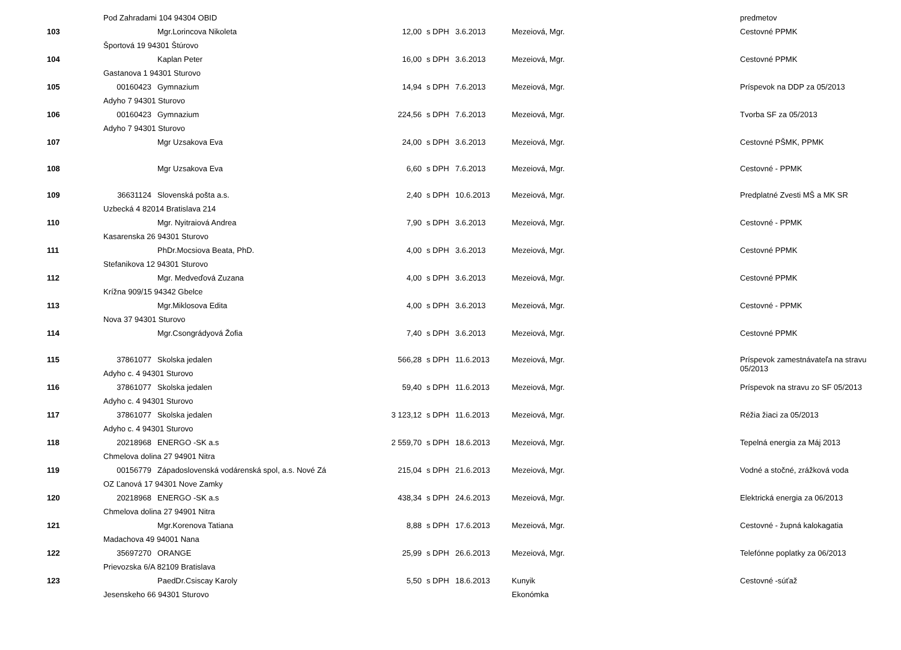| | Pod Zahradami 104 94304 OBID | | | | | | predmetov |
| 103 | | Mgr.Lorincova Nikoleta | 12,00 | s DPH | 3.6.2013 | Mezeiová, Mgr. | Cestovné PPMK |
| | Športová 19 94301 Štúrovo | | | | | | |
| 104 | | Kaplan Peter | 16,00 | s DPH | 3.6.2013 | Mezeiová, Mgr. | Cestovné PPMK |
| | Gastanova 1 94301 Sturovo | | | | | | |
| 105 | 00160423 | Gymnazium | 14,94 | s DPH | 7.6.2013 | Mezeiová, Mgr. | Príspevok na DDP za 05/2013 |
| | Adyho 7 94301 Sturovo | | | | | | |
| 106 | 00160423 | Gymnazium | 224,56 | s DPH | 7.6.2013 | Mezeiová, Mgr. | Tvorba SF za 05/2013 |
| | Adyho 7 94301 Sturovo | | | | | | |
| 107 | | Mgr Uzsakova Eva | 24,00 | s DPH | 3.6.2013 | Mezeiová, Mgr. | Cestovné PŠMK, PPMK |
| 108 | | Mgr Uzsakova Eva | 6,60 | s DPH | 7.6.2013 | Mezeiová, Mgr. | Cestovné - PPMK |
| 109 | 36631124 | Slovenská pošta a.s. | 2,40 | s DPH | 10.6.2013 | Mezeiová, Mgr. | Predplatné Zvesti MŠ a MK SR |
| | Uzbecká 4 82014 Bratislava 214 | | | | | | |
| 110 | | Mgr. Nyitraiová Andrea | 7,90 | s DPH | 3.6.2013 | Mezeiová, Mgr. | Cestovné - PPMK |
| | Kasarenska 26 94301 Sturovo | | | | | | |
| 111 | | PhDr.Mocsiova Beata, PhD. | 4,00 | s DPH | 3.6.2013 | Mezeiová, Mgr. | Cestovné PPMK |
| | Stefanikova 12 94301 Sturovo | | | | | | |
| 112 | | Mgr. Medveďová Zuzana | 4,00 | s DPH | 3.6.2013 | Mezeiová, Mgr. | Cestovné PPMK |
| | Krížna 909/15 94342 Gbelce | | | | | | |
| 113 | | Mgr.Miklosova Edita | 4,00 | s DPH | 3.6.2013 | Mezeiová, Mgr. | Cestovné - PPMK |
| | Nova 37 94301 Sturovo | | | | | | |
| 114 | | Mgr.Csongrádyová Žofia | 7,40 | s DPH | 3.6.2013 | Mezeiová, Mgr. | Cestovné PPMK |
| 115 | 37861077 | Skolska jedalen | 566,28 | s DPH | 11.6.2013 | Mezeiová, Mgr. | Príspevok zamestnávateľa na stravu 05/2013 |
| | Adyho c. 4 94301 Sturovo | | | | | | |
| 116 | 37861077 | Skolska jedalen | 59,40 | s DPH | 11.6.2013 | Mezeiová, Mgr. | Príspevok na stravu zo SF 05/2013 |
| | Adyho c. 4 94301 Sturovo | | | | | | |
| 117 | 37861077 | Skolska jedalen | 3 123,12 | s DPH | 11.6.2013 | Mezeiová, Mgr. | Réžia žiaci za 05/2013 |
| | Adyho c. 4 94301 Sturovo | | | | | | |
| 118 | 20218968 | ENERGO -SK a.s | 2 559,70 | s DPH | 18.6.2013 | Mezeiová, Mgr. | Tepelná energia za Máj 2013 |
| | Chmelova dolina 27 94901 Nitra | | | | | | |
| 119 | 00156779 | Západoslovenská vodárenská spol, a.s. Nové Zá | 215,04 | s DPH | 21.6.2013 | Mezeiová, Mgr. | Vodné a stočné, zrážková voda |
| | OZ Ľanová 17 94301 Nove Zamky | | | | | | |
| 120 | 20218968 | ENERGO -SK a.s | 438,34 | s DPH | 24.6.2013 | Mezeiová, Mgr. | Elektrická energia za 06/2013 |
| | Chmelova dolina 27 94901 Nitra | | | | | | |
| 121 | | Mgr.Korenova Tatiana | 8,88 | s DPH | 17.6.2013 | Mezeiová, Mgr. | Cestovné - župná kalokagatia |
| | Madachova 49 94001 Nana | | | | | | |
| 122 | 35697270 | ORANGE | 25,99 | s DPH | 26.6.2013 | Mezeiová, Mgr. | Telefónne poplatky za 06/2013 |
| | Prievozska 6/A 82109 Bratislava | | | | | | |
| 123 | | PaedDr.Csiscay Karoly | 5,50 | s DPH | 18.6.2013 | Kunyik | Cestovné -súťaž |
| | Jesenskeho 66 94301 Sturovo | | | | | Ekonómka | |